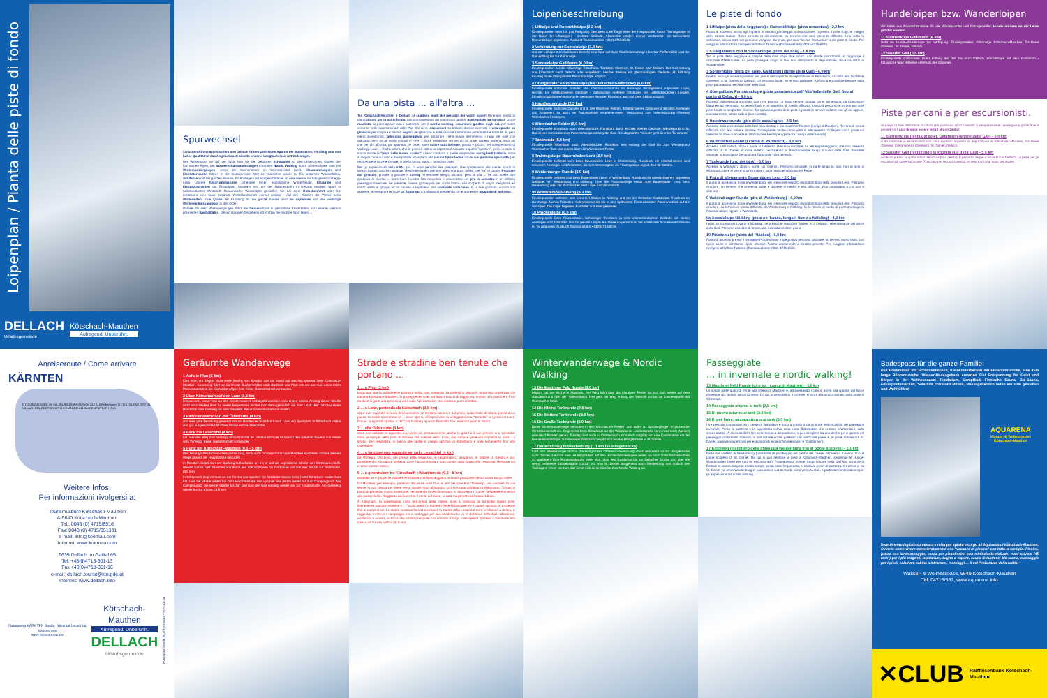Loipenplan / Pianta delle piste di fondo
DELLACH
Urlaubsgemeinde
Kötschach-Mauthen
Aufregend. Unberührt.
Spurwechsel
Zwischen Kötschach-Mauthen und Dellach führen zahlreiche Spuren der Superlative. Vielfältig und von hoher Qualität ist das Angebot auch abseits unserer Langlaufloipen mit Gütesiegel.
Der Winternatur pur auf der Spur sind Sie bei geführten Schitouren zu den unberührten Gipfeln der Karnischen Alpen, bei Schneeschuhwanderungen und beim Nordic Walking durch Glitzerschnee oder bei Winterspaziergängen, wenn der Sonnenstrahl im Schneekristall tanzt. Eiswanderungen und Eisklettertouren führen in die faszinierende Welt der Gletscher sowie zu Eis erstarrten Wasserfällen. Schifahren mit der ganzen Familie, für Anfänger und Fortgeschrittene, ist eine Freude im Schigebiet Vorhegg-Laas. Unsere Naturrodelbahnen schenken Ihnen nostalgische Winterfreude. Eislaufen und Eisstockschießen am Eislaufplatz Mauthen und auf der Natureisbahn in Dellach machen Spaß in heilklimatischer Winterluft. Romantische Winteridylle genießen Sie bei einer Kutschenfahrt oder Sie entdecken eine kaum berührte Winterlandschaft einmal anders - auf dem Rücken der Pferde beim Winterreiten. Eine Quelle der Erholung für die ganze Familie sind die Aquarena und das vielfältige Winterwellnessangebot in den Orten.
Parallel zu allen Wintervergnügen führt die Genuss-Spur in gemütliche Gaststätten mit unseren vielfach prämierten Spezialitäten, die am Gaumen zergehen und Kraft in die nächste Spur legen ...
Da una pista ... all'altra ...
Tra Kötschach-Mauthen e Dellach si snodano molti dei percorsi dei vostri sogni! Un'ampia scelta di ottimi circuiti per lo sci di fondo, tutti contrassegnati dal marchio di qualità, passeggiate tra i ghiacci, con le racchette ai piedi oppure con i bastoncini per il nordic walking, escursioni guidate sugli sci, per salire verso le vette incontaminate delle Alpi Carniche, ascensioni su brillanti distese innevate e arrampicate su ghiaccio per scoprire il fascino segreto dei ghiacciai e delle cascate trasformate in fantastiche sculture. E, per i meno avventurosi, splendide passeggiate, per ammirare, nella magia dell'inverno, i raggi del sole che danzano, lievi, tra gli infiniti cristalli di neve ... Ed è bellissimo, sia per chi sa stare, appena appena, sugli sci che per chi affronta, già spavaldo, le piste, poter sciare tutti insieme, grandi e piccini, nel comprensorio di Vorhegg-Laas ... Forza, allora, che le piste di slittino vi aspettano! Accanto a quelle "sportive", però, in valle si snoda anche la "pista della buona cucina", che vi condurrà a quelle simpatiche, accoglienti trattorie, dove si respira "aria di casa" e dove potrete avvicinarvi alla cucina tipica locale con le sue prelibate specialità, per recuperare le forze e tornare, in piena forma, sulla ... prossima pista!
Per gli appassionati della slitta, poi, ci sono percorsi ben preparati, che riporteranno alla mente ricordi di inverni lontani, antiche nostalgie. Respirate a pieni polmoni quest'aria pura, pulita, che "sa" di buono. Pattinate sul ghiaccio, provate a giocare a curling: vi sentirete allegri, frizzanti, pieni di vita ... Se poi, volete fare qualcosa di diverso ... tirate fuori il vostro lato romantico e concedetevi un giro in carrozza in un idilliaco paesaggio invernale. Se preferite, invece, girovagare per conto vostro, alla scoperta di angoli inesplorati ed intatti, salite in groppa ad un cavallo e regalatevi una cavalcata sulla neve. E, a fine giornata, ancora tutti assieme, a ritemprare le forze ad Aquarena o a rilassarsi scegliendo tra le numerose proposte di wellness.
Loipenbeschreibung
1 Liftloipe und Romantikloipe (2,2 km)
Einstiegsstellen beim Lift (mit Parkplatz) oder beim Café Engl neben der Hauptstraße. Kurze Trainingsloipe in der Nähe der Liftanlagen - leichtes Gelände. Abschnitte werden einmal wöchentlich als beleuchtete Romantikloipe angeboten. Auskunft Tourismusbüro +43(0)4715/8516
2 Verbindung zur Sonnenloipe (1,8 km)
von der Liftloipe zum Gaildamm besteht eine Spur mit zwei Straßenkreuzungen bis zur Pfeffermühle und der Gail entlang bis zur Kläranlage
3 Sonnenloipe Gaildamm (6,0 km)
Einstiegsstellen bei der Kläranlage Kötschach, Tischlerei Oberessl, St. Daniel oder Dellach. Der Gail entlang von Kötschach nach Dellach oder umgekehrt. Leichte Strecke mit gleichmäßigem Gelände. Ab Nölbling Einstieg in die Obergailtaler Panoramaloipe möglich.
4 Obergailtaler Panoramaloipe (bis Dellacher Gailbrücke) (6,0 km)
Einstiegsstelle südliches Gailufer. Von Kötschach-Mauthen bis Hermagor durchgehend präparierte Loipe, leichtes bis mittelschweres Gelände - dazwischen mehrere Ortsloipen mit unterschiedlichen Längen. Einkehrmöglichkeiten entlang der gesamten Strecke. Rückfahrt auch mit dem Skibus möglich.
5 Hausfrauenrunde (2,5 km)
Einstiegsstelle südliches Gailufer und in den Mauthner Feldern. Mittelschweres Gelände mit leichten Anstiegen und Abfahrten. Ist auch als Trainingsloipe empfehlenswert. Verbindung zum Valentinbrücken-Einstieg/ Würmlacher Feldloipen.
6 Würmlacher Felder (8,0 km)
Einstiegsstelle Würmlach nach Valentinbrücke. Rundkurs durch leichtes ebenes Gelände. Wendepunkt in St. Daniel und zurück über die Panoramaloipe entlang der Gail. Die abgekürzte Variante geht über die Tankrunde
7 Tankrunde (5,0 km)
Einstiegsstelle Würmlach nach Valentinbrücke. Rundkurs teils entlang der Gail bis zum Wendepunkt Würmlacher Tank und zurück über die Würmlacher Felder.
8 Trainingsloipe Bauernladen Lenz (2,0 km)
Einstiegsstelle befindet sich beim Bauernladen Lenz in Weidenburg. Rundkurs mit mittelschweren und schweren Anstiegen und Abfahrten, die sich hervorragend als Trainingsloipe eignet. Nur für Geübte.
9 Weidenburger Runde (6,0 km)
Einstiegsstelle befindet sich beim Bauernladen Lenz in Weidenburg. Rundkurs mit mittelschwerem kupiertem Gelände von Weidenburg und Nölbling. Über die Panoramaloipe retour zum Bauernladen Lenz nach Weidenburg oder zur Würmlacher Feld Loipe nach Würmlach.
9a Auwaldloipe Nölbling (4,3 km)
Einstiegsstellen befinden sich beim GH Walker in Nölbling und bei der Dellacher Gailbrücke. Rundkurs im durchwegs flachen Talboden. Schneesicherheit bis in den Spätwinter. Eindrucksvoller Panoramablick auf die Südalpen. Die Loipe begleiten Auwälder und Fließgewässer.
10 Plöckenloipe (6,0 km)
Einstiegsstelle beim Plöckenhaus. Schwieriger Rundkurs in sehr unterschiedlichem Gelände mit steilen Anstiegen und Abfahrten. Nur für geübte Langläufer. Diese Loipe wird nur bei schlechten Schneeverhältnissen im Tal präpariert. Auskunft Tourismusbüro +43(0)4715/8516
Le piste di fondo
1 Liftloipe (pista della seggiovia) e Romantikloipe (pista romantica) - 2,2 km
Punto di accesso, vicino agli impianti di risalita (parcheggio a disposizione) o presso il caffè Engl, ai margini della strada statale. Breve circuito di allenamento, su terreno che non presenta difficoltà. Una volta la settimana, alcuni tratti del percorso vengono illuminati, per una "Serata Romantica" sulle piste di fondo. Per maggiori informazioni, rivolgersi all'Ufficio Turistico (Tourismusbüro): 0043-4715-8516.
2 Collegamento con la Sonnenloipe (pista del sole) - 1,8 km
Tra la pista della seggiovia e l'argine della Gail, dopo due incroci con strade carrozzabili, si raggiunge il ristorante Pfeffermühle. La pista prosegue lungo la Gail fino all'impianto di depurazione, dove ha inizio la Sonnenloipe.
3 Sonnenloipe (pista del sole), Gaildamm (argine della Gail) - 6,0 km
Diversi sono gli accessi possibili: nei pressi dell'impianto di depurazione di Kötschach, accanto alla Tischlerei Oberessl, a St. Daniel o a Dellach. Un percorso facile, su terreno uniforme. A Nölbing è possibile passare sulla pista panoramica dell'Alta Valle della Gail.
4 Obergailtaler Panoramaloipe (pista panoramica dell'Alta Valle della Gail, fino al ponte di Dellach) - 6,0 km
Accesso dalla sponda sud della Gail (riva destra). La pista, sempre battuta, corre, ininterrotta, da Kötschach-Mauthen ad Hermagor, su terreni facili o, al massimo, di media difficoltà. Lungo il percorso si incontrano altre piste locali, di lunghezze diverse. Da qualsiasi punto della pista è possibile tornare indietro con gli sci oppure, comodamente, con lo skibus (bus-navetta).
5 Hausfrauenrunde (giro delle casalinghe) - 2,5 km
Accesso dalla sponda sud della Gail (riva destra) e dai Mauthner Feldern (campi di Mauthen). Terreno di media difficoltà, con lievi salite e discese. Consigliabile anche come pista di allenamento. Collegato con il ponte sul Valentin da dove si accede ai Würmlacher Feldloipen (piste tra i campi di Würmlach).
6 Würmlacher Felder (i campi di Würmlach) - 8,0 km
Accesso a Würmlach, dopo il ponte sul Valentin. Percorso circolare, su terreni pianeggianti, che non presenta difficoltà. A St. Daniel si torna indietro percorrendo la Panoramaloipe lungo il corso della Gail. Possibile variante: la scorciatoia denominata Tankrunde (giro dei tank).
7 Tankrunde (giro dei tank) - 5,0 km
Accesso a Würmlach, dopo il ponte sul Valentin. Percorso circolare, in parte lungo la Gail, fino ai tank di Würmlach, dove si gira e si torna indietro sulla pista dei Würmlacher Felder.
8 Pista di allenamento Bauernladen Lenz - 2,0 km
Il punto di accesso si trova a Weidenburg, nei pressi del negozio di prodotti tipici della famiglia Lenz. Percorso circolare, su terreno che presenta salite e discese di media e alta difficoltà. Non consigliato a chi non è allenato.
9 Weidenburger Runde (giro di Weidenburg) - 6,0 km
Il punto di accesso si trova a Weidenburg, nei pressi del negozio di prodotti tipici della famiglia Lenz. Percorso circolare, su terreno di media difficoltà, da Weidenburg a Nölbling. Si fa ritorno al punto di partenza lungo la Panoramaloipe oppure a Würmlach.
9a Auwaldloipe Nölbling (pista nel bosco, lungo il fiume a Nölbling) - 4,3 km
I punti di accesso si trovano a Nölbling, nei pressi del ristorante Walker, e, a Dellach, nelle vicinanze del ponte sulla Gail. Percorso circolare di fondovalle, assolutamente in piano.
10 Plöckenloipe (pista del Plöcken) - 6,0 km
Punto di accesso presso il ristorante Plöckenhaus. Impegnativo percorso circolare, su terreno molto vario, con ripide salite e altrettanto ripide discese. Adatto unicamente a fondisti provetti. Per maggiori informazioni rivolgersi all'Ufficio Turistico (Tourismusbüro): 0043-4715-8516.
Hundeloipen bzw. Wanderloipen
Wir bitten aus Rücksichtsnahme für alle Wintersportler und Naturgenießer: Hunde müssen an der Leine geführt werden!
11 Sonnenloipe Gaildamm (6 km)
steht als Hunde-Wanderloipe zur Verfügung. Einstiegsstellen: Kläranlage Kötschach-Mauthen, Tischlerei Oberessl, St. Daniel, Dellach
12 Südufer Gail (5,5 km)
Einstiegsstelle Gailsüdufer. Führt entlang der Gail bis nach Dellach. Wanderloipe auf dem Gaildamm - Klassische Spur teilweise unterhalb des Dammes .
Piste per cani e per escursionisti.
Si prega di fare attenzione a coloro che praticano sport invernali o semplicemente passeggiano godendosi il panorama. I cani devono essere tenuti al guinzaglio!
11 Sonnenloipe (pista del sole), Gaildamm (argine della Gail) - 6,0 km
A disposizione di escursionisti con cani. Accessi: impianto di depurazione di Kötschach-Mauthen, Tischlerei Oberessl (falegnameria Oberessl), St. Daniel, Dellach.
12 Südufer Gail (pista lungo la sponda sud della Gail) - 5,5 km
Accesso presso la sponda sud della Gail (riva destra). Il percorso segue il fiume fino a Dellach. La pista per gli escursionisti corre sull'argine. Tracciato per tecnica classica, in certi tratti al di sotto dell'argine.
Anreiseroute / Come arrivare
KÄRNTEN
D CZ LINZ A1 WIEN SK SALZBURG A9 INNSBRUCK A12 A10 Felbertauern H CH A13 LIENZ SPITTAL VILLACH GRAZ KÖTSCHACH HERMAGOR A11 KLAGENFURT HR I SLO
Weitere Infos:
Per informazioni rivolgersi a:
Tourismusbüro Kötschach-Mauthen
A-9640 Kötschach-Mauthen
Tel.: 0043 (0) 4715/8516
Fax: 0043 (0) 4715/851331
e-mail: info@koemau.com
Internet: www.koemau.com
9635 Dellach im Gailtal 65
Tel. +43(0)4718-301-13
Fax +43(0)4718-301-16
e-mail: dellach.tourist@ktn.gde.at
Internet: www.dellach.info
Naturarena KÄRNTEN Gailtal, Gitschtal Lesachtal, Weissensee
www.naturarena.com
Kötschach-Mauthen
Aufregend. Unberührt.
DELLACH
Urlaubsgemeinde
Konzeption/Grafik: RDZ Hermagor • www.rdz.at
Geräumte Wanderwege
1 Auf die Plon (5 km)
führt eine, am Beginn recht steile Straße, von Mandorf aus bis hinauf auf das Hochplateau über Kötschach-Mauthen. Sonnseitig führt sie durch alte Buchenwälder nach Buchach und Plon von wo aus man einen tollen Panoramablick in die Karnischen Alpen hat. Keine Gastwirtschaft vorhanden.
2 Über Kötschach auf den Lanz (3,5 km)
kommt man, wenn man an den Klostermauern vorbeigeht und sich vom ersten steilen Anstieg dieser Straße nicht abschrecken lässt. In vielen Serpentinen windet man dann gemütlich bis zum Lanz. Hier hat man einen Rundblick vom Gailberg bis aufs Nassfeld. Keine Gastwirtschaft vorhanden.
3 Panoramablick von der Ödenhütte (4 km)
und eine gute Bewirtung genießt man am Rande der Skiabfahrt nach Laas. Am Sportplatz in Kötschach vorbei und gut ausgeschildert führt die Straße auf die Ödenhütte.
4 Blick ins Lesachtal (4 km)
hat, wer den Weg zum Vorhegg hinaufspaziert. In Liftnähe führt die Straße zu den Kreuther Bauern und weiter aufs Vorhegg. Keine Gastwirtschaft vorhanden
5 Rund um Kötschach-Mauthen (0,5 - 5 km)
Wer keine großen Höhenunterschiede mag, kann auch rund um Kötschach-Mauthen spazieren und die kleinen Wege abseits der Hauptstraße benutzen.
In Mauthen bietet sich der Gailweg flußaufwärts an bis er auf die asphaltierte Straße von Wetzmann stößt. Wieder zurück nach Mauthen und durch den alten Ortskern bis zur Kirche und von hier zurück zur Gailbrücke. (3,5 km)
In Kötschach beginnt man an der Kirche und spaziert die Schlanke Gasse beim Hotel Kürschner vorbei zum Lift. Hier die Straße weiter bis zur Lesachtalstraße und von hier aus rechts weiter bis zum Campingplatz. Am Campingplatz die kleine Straße bis zur Gail und der Gail entlang wieder bis zur Hauptstraße. Am Gehsteig wieder bis zur Kirche. (3,5 km)
Strade e stradine ben tenute che portano ...
1 ... a Plon (5 km)
lungo una strada, inizialmente piuttosto ripida, che, partendo dal castello di Mandorf, arriva sino al pianoro che domina Kötschach-Mauthen. Si prosegue nel sole, tra antichi boschi di faggio, su, su fino a Buchach e a Plon da dove si gode una splendida vista sulle Alpi Carniche. Non esistono punti di ristoro.
2 ... a Lanz, partendo da Kötschach (3,5 km)
dopo aver superato le mura del convento e senza farsi intimorire dal primo, ripido tratto di strada, passo dopo passo, tornante dopo tornante ... ecco aprirsi, all'improvviso, la soleggiatissima "terrazza" nei pressi di Lanz. Da qui, lo sguardo spazia, a 180°, da Gailberg a passo Promollo. Non esistono punti di ristoro.
3 ... alla Ödenhütte (4 km)
dove non soltanto lo sguardo, ma, molto più prosaicamente, anche la gola ha il suo premio: una splendida vista, ai margini della pista di discesa che scende verso Laas, una calda e generosa ospitalità in baita. La strada, ben segnalata, si lascia alle spalle il campo sportivo di Kötschach e sale lentamente fino alla Ödenhütte.
4 ... a lanciare uno sguardo verso la Lesachtal (4 km)
da Vorhegg. Dal bivio, nei pressi della seggiovia, si raggiungono, dapprima, le fattorie di Kreuth e poi, proseguendo, il borgo di Vorhegg, dove l'occhio spazia a tutto campo dalla Gailtal alla Lesachtal. Neanche qui ci sono punti di ristoro.
5 ... a gironzolare tra Kötschach e Mauthen da (0,5 - 5 km)
andando su e giù per le viuzze e le stradine che fiancheggiano la strada principale, senza dover troppo salire.
Da Mauthen, per esempio, partendo dal ponte sulla Gail, si può percorrere la "Gailweg", una carrareccia che segue la riva destra del fiume verso monte, sino all'incrocio con la strada asfaltata di Wetzmann. Tornati al punto di partenza, si gira a destra e, percorrendo la vecchia strada, si attraversa il "cuore" del paese e si arriva alla parrocchiale. Raggiunto nuovamente il ponte sul fiume, si saranno percorsi all'incirca 3,5 km.
A Kötschach, la passeggiata inizia nei pressi della chiesa, dove si imbocca la Schlanke Gasse (che, liberamente tradotto, sarebbe il ... "vicolo stretto"). Superati l'Hotel Kürschner ed il campo sportivo, si prosegue fino ai campi di sci. La strada continua fino ad incrociare la statale della Lesachtal dove, svoltando a destra, si raggiunge in breve il campeggio. Lo si costeggia per una stradina che va in direzione della Gail: all'incrocio, svoltando a sinistra, si torna alla strada principale. Un comodo e largo marciapiede riporterà il viandante alla chiesa da cui era partito. (3, 5 km)
Winterwanderwege & Nordic Walking
13 Die Mauthner Feld Runde (3,0 km)
beginnt bei der Kirche in Mauthen. Der Weg führt über die Mauthner Felder bis zur Gail, weiter auf dem Gaildamm und über den Valentinbach. Hier geht der Weg entlang der Valentin zurück zur Landesstraße auf Würmlacher Seite.
14 Die Kleine Tankrunde (2,5 km)
15 Die Mittlere Tankrunde (3,5 km)
16 Die Große Tankrunde (5,0 km)
Diese Winterwanderwege verlaufen in den Würmlacher Feldern und laden zu Spaziergängen in glitzernder Winterlandschaft ein. Beginnend beim Bildstöckel an der Würmlacher Landesstraße kann man nach Wunsch eine der 3 Runden gehen. Einstieg sind auch im Ortskern von Würmlach möglich und eine Kombination mit der Hunde-Wanderloipe "Sonnenloipe Gaildamm" ergibt sich bei der Hängebrücke in St. Daniel.
17 Der Kirchweg in Weidenburg (1,1 km bis Hängebrücke)
führt vom Weidenburger Schloß (Parkmöglichkeit Ortskern Weidenburg) durch den Wald bis zur Hängebrücke in St. Daniel. Hier hat man die Möglichkeit auf den Hunde-Wanderloipen weiter bis nach Kötschach-Mauthen zu spazieren. Eine Rundwanderung bietet sich, über den Gaildamm bis zur Dellacher Brücke und über die wenig befahrene Landesstraße zurück, an. Von St. Daniel ausgehend nach Weidenburg und südlich des Tanklagers weiter bis zum Gail bietet sich diese Strecke zum Nordic Walking an.
Passeggiate
... in invernale e nordic walking!
13 Mauthner Feld Runde (giro tra i campi di Mauthen) - 3,0 km
La strada parte quasi di fronte alla chiesa di Mauthen e, attraversando i campi, arriva alla sponda del fiume proseguendo, quindi, fino al torrente. Da qui, costeggiando il torrente, si torna alla strada statale, dalla parte di Würmlach.
14 Passeggiata attorno ai tank (2,5 km)
15 Di nuovo attorno ai tank (3,5 km)
16 E, per finire, ancora attorno ai tank (5,0 km)
I tre percorsi si snodano tra i campi di Würmlach e sono un invito a camminare nello scintillio del paesaggio invernale. Punto di partenza è la cappelletta votiva, nota come Bildstöckel, che si trova a Würmlach, sulla strada statale. A seconda dell'estro e del tempo a disposizione, si può scegliere tra uno dei tre giri e godere del paesaggio circostante. Volendo, si può iniziare anche partendo dal centro del paese e, al ponte sospeso di St. Daniel, passare sui percorsi per escursionisti e cani ("Sonnenloipe" e "Gaildamm").
17 Kirchweg (il sentiero della chiesa da Weidenburg fino al ponte sospeso) - 1,1 km
Parte dal castello di Weidenburg (possibilità di parcheggio nel centro del paese) attraverso il bosco, fino al ponte sospeso di St. Daniel. Da qui si può rientrare a piedi a Kötschach-Mauthen, seguendo le Hunde-Wanderloipen (piste per cani ed escursionisti). Proseguendo, invece, lungo l'argine della Gail fino al ponte di Dellach e, avanti, lungo la strada statale, assai poco frequentata, si torna al punto di partenza. Il tratto che da St. Daniel va verso Weidenburg e, passando a sud dei tank, torna verso la Gail, è particolarmente indicato per gli appassionati di nordic walking.
Badespass für die ganze Familie:
Das Erlebnisbad mit Schwimmbecken, Kleinkinderbecken mit Elefantenrutsche, eine 45m lange Röhrenrutsche, Wasser-Massagebank erwarten Sie! Entspannung für Geist und Körper in der Wellnessoase: Tepidarium, Dampfbad, Finnische Sauna, Bio-Sauna, Fusssprudelbecken, Solarium, Infrarot-Kabinen, Massagebereich laden ein zum genießen und Wohlfühlen!
AQUARENA
Wasser- & Wellnessoase Kötschach-Mauthen
Divertimento tagliato su misura e relax per spirito e corpo all'Aquarena di Kötschach-Mauthen. Ovvero: come vivere spensieratamente una "vacanza in piscina" con tutta la famiglia. Piscina, panca con idromassaggio, vasca per piccolissimi con miniscivolo-elefante, maxi scivolo (45 metri) per i più esigenti, tepidarium, bagno a vapore, sauna finlandese, bio-sauna, massaggio per i piedi, solarium, cabina a infrarossi, massaggi ... A voi l'imbarazzo della scelta!
Wasser- & Wellnessoase, 9640 Kötschach-Mauthen
Tel. 04715/567, www.aquarena.info
✕CLUB
Raiffeisenbank Kötschach-Mauthen